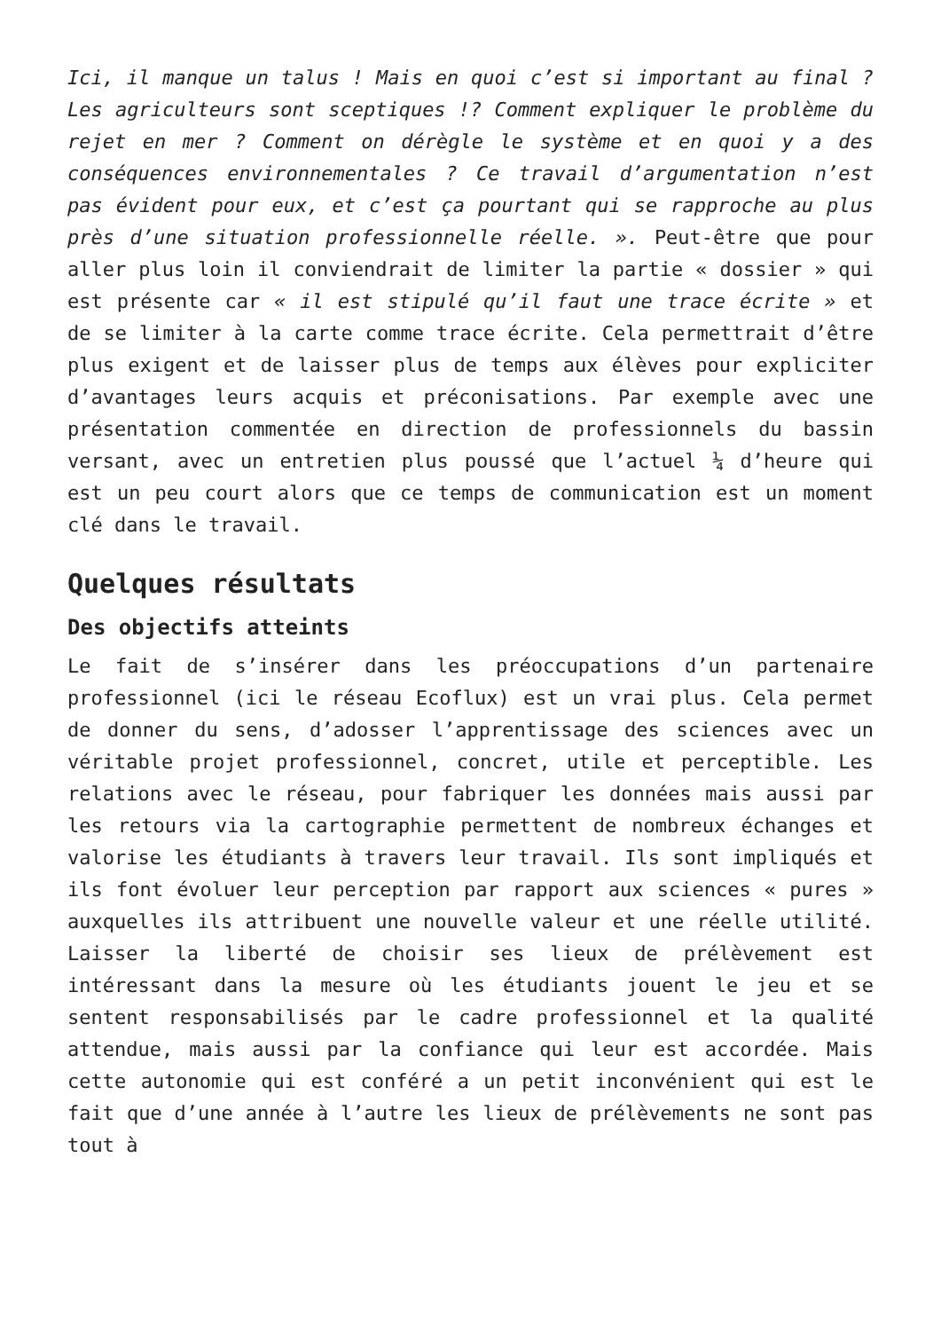Ici, il manque un talus ! Mais en quoi c’est si important au final ? Les agriculteurs sont sceptiques !? Comment expliquer le problème du rejet en mer ? Comment on dérègle le système et en quoi y a des conséquences environnementales ? Ce travail d’argumentation n’est pas évident pour eux, et c’est ça pourtant qui se rapproche au plus près d’une situation professionnelle réelle. ». Peut-être que pour aller plus loin il conviendrait de limiter la partie « dossier » qui est présente car « il est stipulé qu’il faut une trace écrite » et de se limiter à la carte comme trace écrite. Cela permettrait d’être plus exigent et de laisser plus de temps aux élèves pour expliciter d’avantages leurs acquis et préconisations. Par exemple avec une présentation commentée en direction de professionnels du bassin versant, avec un entretien plus poussé que l’actuel ¼ d’heure qui est un peu court alors que ce temps de communication est un moment clé dans le travail.
Quelques résultats
Des objectifs atteints
Le fait de s’insérer dans les préoccupations d’un partenaire professionnel (ici le réseau Ecoflux) est un vrai plus. Cela permet de donner du sens, d’adosser l’apprentissage des sciences avec un véritable projet professionnel, concret, utile et perceptible. Les relations avec le réseau, pour fabriquer les données mais aussi par les retours via la cartographie permettent de nombreux échanges et valorise les étudiants à travers leur travail. Ils sont impliqués et ils font évoluer leur perception par rapport aux sciences « pures » auxquelles ils attribuent une nouvelle valeur et une réelle utilité. Laisser la liberté de choisir ses lieux de prélèvement est intéressant dans la mesure où les étudiants jouent le jeu et se sentent responsabilisés par le cadre professionnel et la qualité attendue, mais aussi par la confiance qui leur est accordée. Mais cette autonomie qui est conféré a un petit inconvénient qui est le fait que d’une année à l’autre les lieux de prélèvements ne sont pas tout à